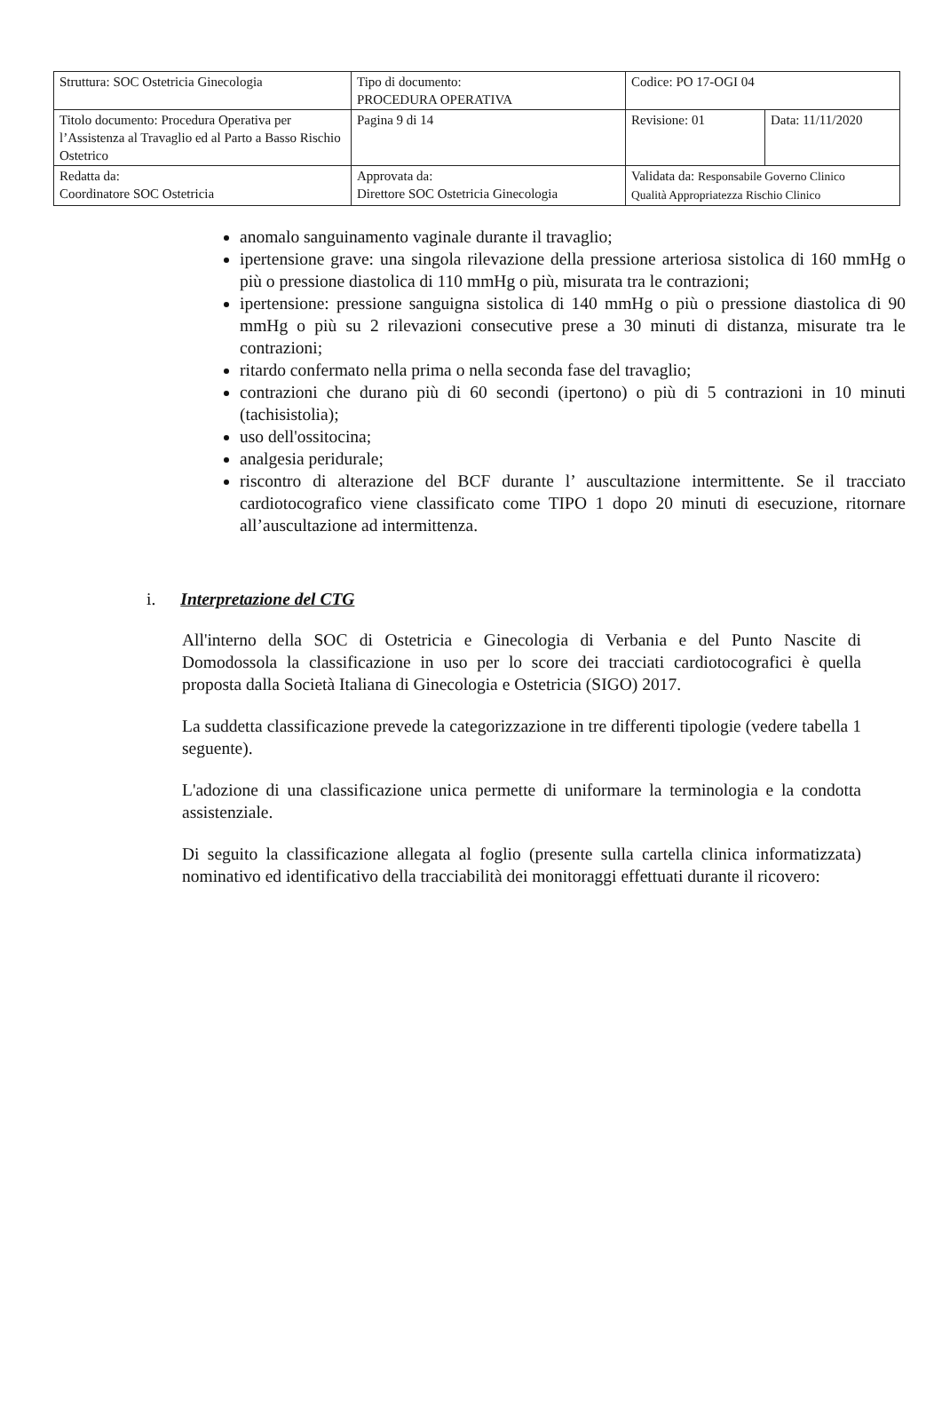| Struttura: SOC Ostetricia Ginecologia | Tipo di documento: PROCEDURA OPERATIVA | Codice: PO 17-OGI 04 | |
| Titolo documento: Procedura Operativa per l’Assistenza al Travaglio ed al Parto a Basso Rischio Ostetrico | Pagina 9 di 14 | Revisione: 01 | Data: 11/11/2020 |
| Redatta da: Coordinatore SOC Ostetricia | Approvata da: Direttore SOC Ostetricia Ginecologia | Validata da: Responsabile Governo Clinico Qualità Appropriatezza Rischio Clinico | |
anomalo sanguinamento vaginale durante il travaglio;
ipertensione grave: una singola rilevazione della pressione arteriosa sistolica di 160 mmHg o più o pressione diastolica di 110 mmHg o più, misurata tra le contrazioni;
ipertensione: pressione sanguigna sistolica di 140 mmHg o più o pressione diastolica di 90 mmHg o più su 2 rilevazioni consecutive prese a 30 minuti di distanza, misurate tra le contrazioni;
ritardo confermato nella prima o nella seconda fase del travaglio;
contrazioni che durano più di 60 secondi (ipertono) o più di 5 contrazioni in 10 minuti (tachisistolia);
uso dell'ossitocina;
analgesia peridurale;
riscontro di alterazione del BCF durante l’ auscultazione intermittente. Se il tracciato cardiotocografico viene classificato come TIPO 1 dopo 20 minuti di esecuzione, ritornare all’auscultazione ad intermittenza.
i. Interpretazione del CTG
All'interno della SOC di Ostetricia e Ginecologia di Verbania e del Punto Nascite di Domodossola la classificazione in uso per lo score dei tracciati cardiotocografici è quella proposta dalla Società Italiana di Ginecologia e Ostetricia (SIGO) 2017.
La suddetta classificazione prevede la categorizzazione in tre differenti tipologie (vedere tabella 1 seguente).
L'adozione di una classificazione unica permette di uniformare la terminologia e la condotta assistenziale.
Di seguito la classificazione allegata al foglio (presente sulla cartella clinica informatizzata) nominativo ed identificativo della tracciabilità dei monitoraggi effettuati durante il ricovero: